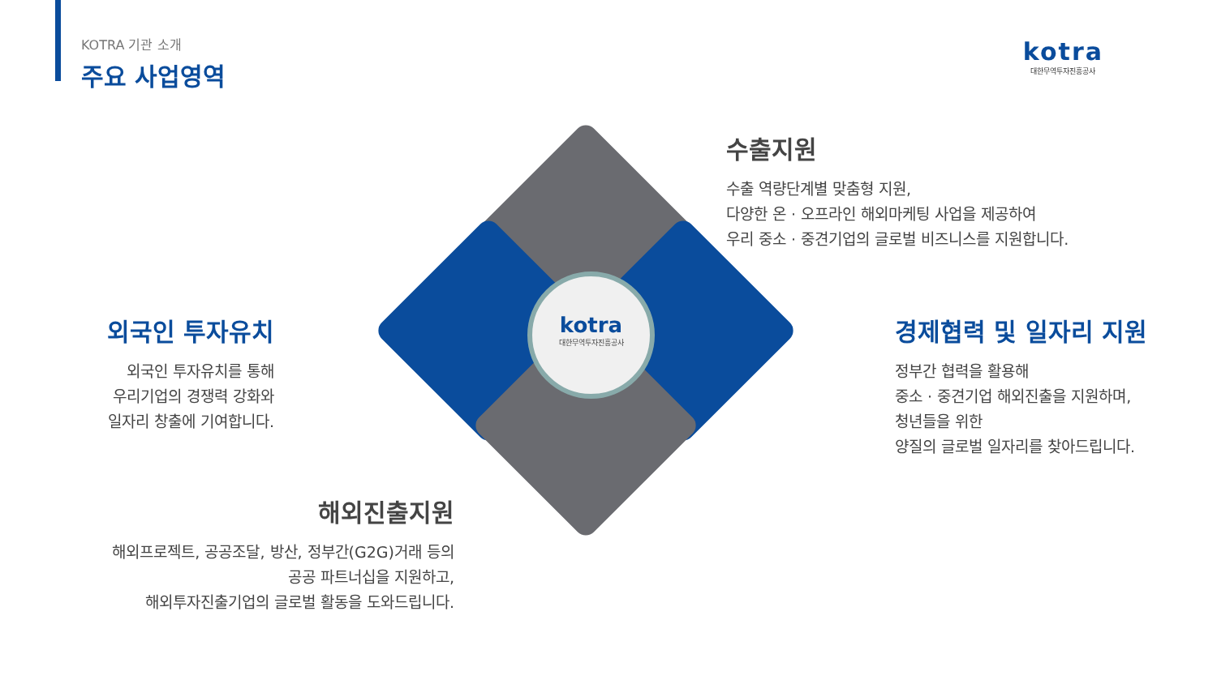KOTRA 기관 소개
주요 사업영역
kotra
대한무역투자진흥공사
kotra
대한무역투자진흥공사
수출지원
수출 역량단계별 맞춤형 지원,
다양한 온 · 오프라인 해외마케팅 사업을 제공하여
우리 중소 · 중견기업의 글로벌 비즈니스를 지원합니다.
외국인 투자유치
외국인 투자유치를 통해
우리기업의 경쟁력 강화와
일자리 창출에 기여합니다.
경제협력 및 일자리 지원
정부간 협력을 활용해
중소 · 중견기업 해외진출을 지원하며,
청년들을 위한
양질의 글로벌 일자리를 찾아드립니다.
해외진출지원
해외프로젝트, 공공조달, 방산, 정부간(G2G)거래 등의
공공 파트너십을 지원하고,
해외투자진출기업의 글로벌 활동을 도와드립니다.